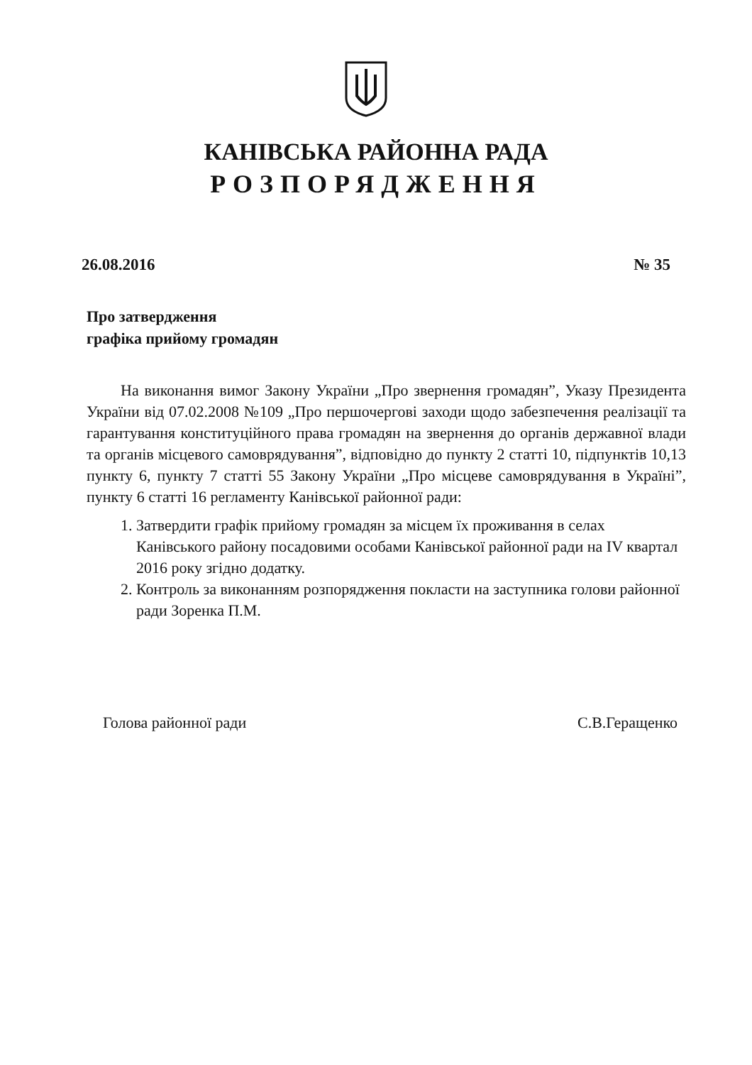КАНІВСЬКА РАЙОННА РАДА
РОЗПОРЯДЖЕННЯ
26.08.2016 № 35
Про затвердження
графіка прийому громадян
На виконання вимог Закону України „Про звернення громадян”, Указу Президента України від 07.02.2008 №109 „Про першочергові заходи щодо забезпечення реалізації та гарантування конституційного права громадян на звернення до органів державної влади та органів місцевого самоврядування”, відповідно до пункту 2 статті 10, підпунктів 10,13 пункту 6, пункту 7 статті 55 Закону України „Про місцеве самоврядування в Україні”, пункту 6 статті 16 регламенту Канівської районної ради:
1. Затвердити графік прийому громадян за місцем їх проживання в селах Канівського району посадовими особами Канівської районної ради на IV квартал 2016 року згідно додатку.
2. Контроль за виконанням розпорядження покласти на заступника голови районної ради Зоренка П.М.
Голова районної ради С.В.Геращенко